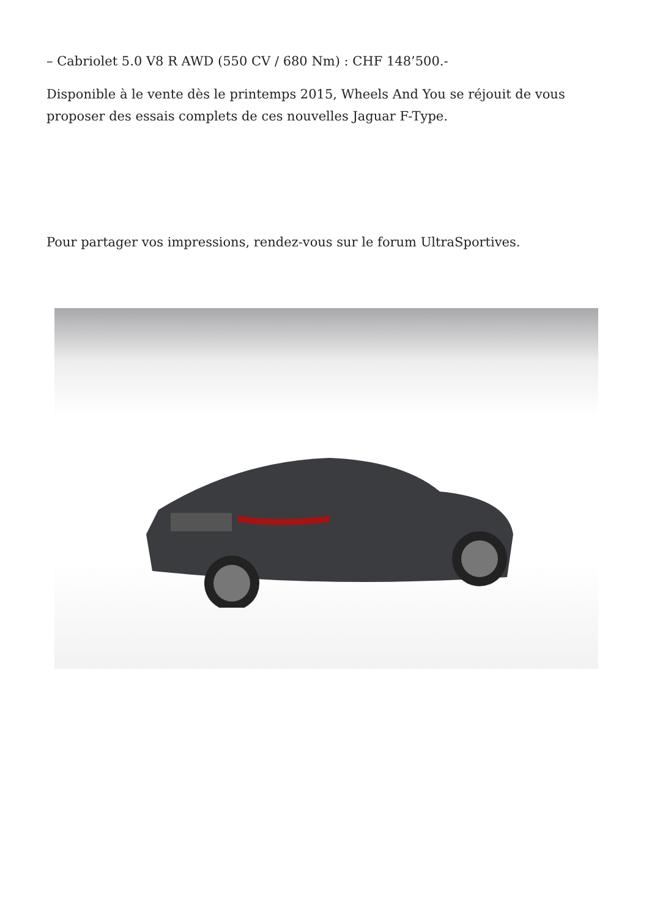– Cabriolet 5.0 V8 R AWD (550 CV / 680 Nm) : CHF 148’500.-
Disponible à le vente dès le printemps 2015, Wheels And You se réjouit de vous proposer des essais complets de ces nouvelles Jaguar F-Type.
Pour partager vos impressions, rendez-vous sur le forum UltraSportives.